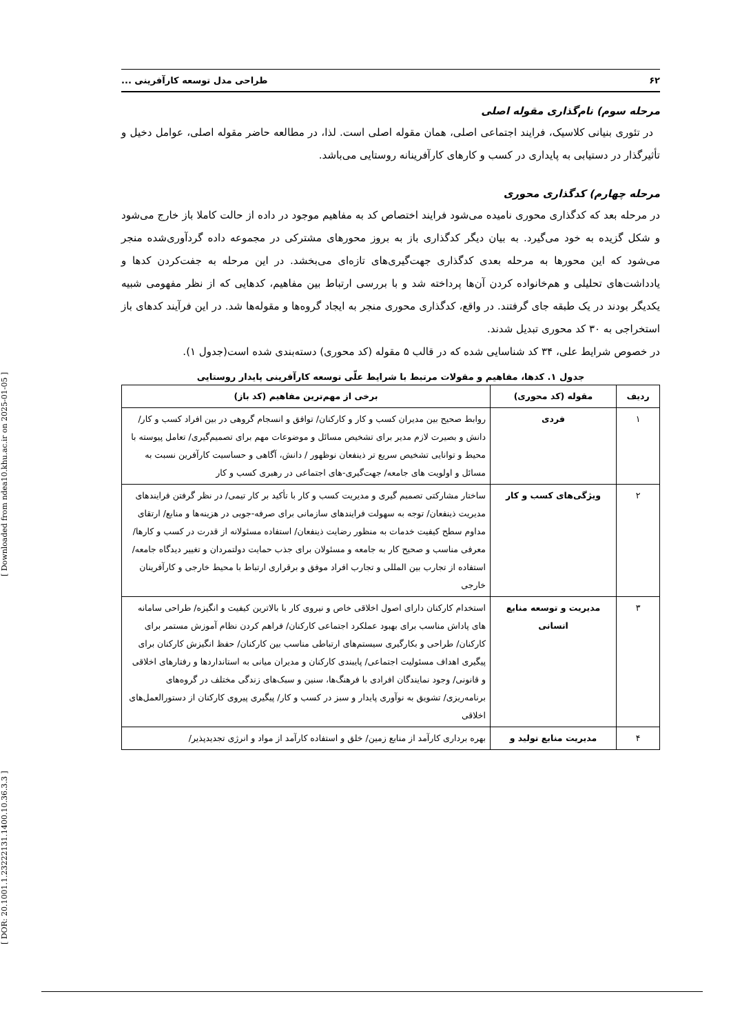[ DOR: 20.1001.1.23222131.1400.10.36.3.3 ] [ Downloaded from ndea10.khu.ac.ir on 2025-01-05 ]
۶۲ طراحی مدل توسعه کارآفرینی ...
مرحله سوم) نام‌گذاری مقوله اصلی
در تئوری بنیانی کلاسیک، فرایند اجتماعی اصلی، همان مقوله اصلی است. لذا، در مطالعه حاضر مقوله اصلی، عوامل دخیل و تأثیرگذار در دستیابی به پایداری در کسب و کارهای کارآفرینانه روستایی می‌باشد.
مرحله چهارم) کدگذاری محوری
در مرحله بعد که کدگذاری محوری نامیده می‌شود فرایند اختصاص کد به مفاهیم موجود در داده از حالت کاملا باز خارج می‌شود و شکل گزیده به خود می‌گیرد. به بیان دیگر کدگذاری باز به بروز محورهای مشترکی در مجموعه داده گردآوری‌شده منجر می‌شود که این محورها به مرحله بعدی کدگذاری جهت‌گیری‌های تازه‌ای می‌بخشد. در این مرحله به جفت‌کردن کدها و یادداشت‌های تحلیلی و هم‌خانواده کردن آن‌ها پرداخته شد و با بررسی ارتباط بین مفاهیم، کدهایی که از نظر مفهومی شبیه یکدیگر بودند در یک طبقه جای گرفتند. در واقع، کدگذاری محوری منجر به ایجاد گروه‌ها و مقوله‌ها شد. در این فرآیند کدهای باز استخراجی به ۳۰ کد محوری تبدیل شدند.
در خصوص شرایط علی، ۳۴ کد شناسایی شده که در قالب ۵ مقوله (کد محوری) دسته‌بندی شده است(جدول ۱).
جدول ۱. کدها، مفاهیم و مقولات مرتبط با شرایط علّی توسعه کارآفرینی پایدار روستایی
| ردیف | مقوله (کد محوری) | برخی از مهم‌ترین مفاهیم (کد باز) |
| --- | --- | --- |
| ۱ | فردی | روابط صحیح بین مدیران کسب و کار و کارکنان/ توافق و انسجام گروهی در بین افراد کسب و کار/ دانش و بصیرت لازم مدیر برای تشخیص مسائل و موضوعات مهم برای تصمیم‌گیری/ تعامل پیوسته با محیط و توانایی تشخیص سریع تر ذینفعان نوظهور / دانش، آگاهی و حساسیت کارآفرین نسبت به مسائل و اولویت های جامعه/ جهت‌گیری-های اجتماعی در رهبری کسب و کار |
| ۲ | ویژگی‌های کسب و کار | ساختار مشارکتی تصمیم گیری و مدیریت کسب و کار با تأکید بر کار تیمی/ در نظر گرفتن فرایندهای مدیریت ذینفعان/ توجه به سهولت فرایندهای سازمانی برای صرفه-جویی در هزینه‌ها و منابع/ ارتقای مداوم سطح کیفیت خدمات به منظور رضایت ذینفعان/ استفاده مسئولانه از قدرت در کسب و کارها/ معرفی مناسب و صحیح کار به جامعه و مسئولان برای جذب حمایت دولتمردان و تغییر دیدگاه جامعه/ استفاده از تجارب بین المللی و تجارب افراد موفق و برقراری ارتباط با محیط خارجی و کارآفرینان خارجی |
| ۳ | مدیریت و توسعه منابع انسانی | استخدام کارکنان دارای اصول اخلاقی خاص و نیروی کار با بالاترین کیفیت و انگیزه/ طراحی سامانه های پاداش مناسب برای بهبود عملکرد اجتماعی کارکنان/ فراهم کردن نظام آموزش مستمر برای کارکنان/ طراحی و بکارگیری سیستم‌های ارتباطی مناسب بین کارکنان/ حفظ انگیزش کارکنان برای پیگیری اهداف مسئولیت اجتماعی/ پایبندی کارکنان و مدیران میانی به استانداردها و رفتارهای اخلاقی و قانونی/ وجود نمایندگان افرادی با فرهنگ‌ها، سنین و سبک‌های زندگی مختلف در گروه‌های برنامه‌ریزی/ تشویق به نوآوری پایدار و سبز در کسب و کار/ پیگیری پیروی کارکنان از دستورالعمل‌های اخلاقی |
| ۴ | مدیریت منابع تولید و | بهره برداری کارآمد از منابع زمین/ خلق و استفاده کارآمد از مواد و انرژی تجدیدپذیر/ |